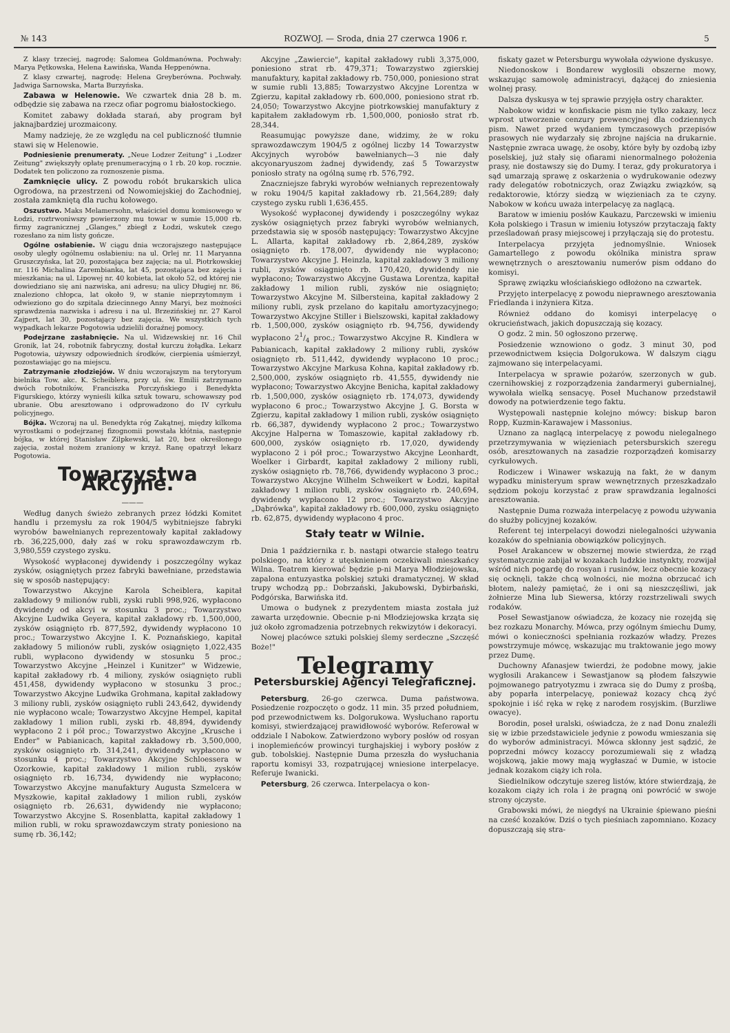№ 143 ROZWOJ. — Sroda, dnia 27 czerwca 1906 r. 5
Z klasy trzeciej, nagrodę: Salomea Goldmanówna. Pochwały: Marya Pętkowska, Helena Ławińska, Wanda Heppenówna.
Z klasy czwartej, nagrodę: Helena Greyberówna. Pochwały. Jadwiga Sarnowska, Marta Burzyńska.
Zabawa w Helenowie. We czwartek dnia 28 b. m. odbędzie się zabawa na rzecz ofiar pogromu białostockiego.
Komitet zabawy dokłada starań, aby program był jaknajbardziej urozmaicony.
Mamy nadzieję, że ze względu na cel publiczność tłumnie stawi się w Helenowie.
Podniesienie prenumeraty. „Neue Lodzer Zeitung" i „Lodzer Zeitung" zwiększyły opłatę prenumeracyjną o 1 rb. 20 kop. rocznie. Dodatek ten policzono za roznoszenie pisma.
Zamknięcie ulicy. Z powodu robót brukarskich ulica Ogrodowa, na przestrzeni od Nowomiejskiej do Zachodniej, została zamkniętą dla ruchu kołowego.
Oszustwo. Maks Melamersohn, właściciel domu komisowego w Łodzi, roztrwoniwszy powierzony mu towar w sumie 15,000 rb. firmy zagranicznej „Glanges," zbiegł z Łodzi, wskutek czego rozesłano za nim listy gończe.
Ogólne osłabienie. W ciągu dnia wczorajszego następujące osoby uległy ogólnemu osłabieniu: na ul. Orlej nr. 11 Maryanna Gruszczyńska, lat 20, pozostająca bez zajęcia; na ul. Piotrkowskiej nr. 116 Michalina Zarembianka, lat 45, pozostająca bez zajęcia i mieszkania; na ul. Lipowej nr. 40 kobieta, lat około 52, od której nie dowiedziano się ani nazwiska, ani adresu; na ulicy Długiej nr. 86, znaleziono chłopca, lat około 9, w stanie nieprzytomnym i odwieziono go do szpitala dziecinnego Anny Maryi, bez możności sprawdzenia nazwiska i adresu i na ul. Brzezińskiej nr. 27 Karol Zajpert, lat 30, pozostający bez zajęcia. We wszystkich tych wypadkach lekarze Pogotowia udzielili doraźnej pomocy.
Podejrzane zasłabnięcie. Na ul. Widzewskiej nr. 16 Chil Gronik, lat 24, robotnik fabryczny, dostał kurczu żołądka. Lekarz Pogotowia, używszy odpowiednich środków, cierpienia uśmierzył, pozostawiając go na miejscu.
Zatrzymanie złodziejów. W dniu wczorajszym na terytoryum bielnika Tow. akc. K. Scheiblera, przy ul. św. Emilii zatrzymano dwóch robotników, Franciszka Porczyńskiego i Benedykta Figurskiego, którzy wynieśli kilka sztuk towaru, schowawszy pod ubranie. Obu aresztowano i odprowadzono do IV cyrkułu policyjnego.
Bójka. Wczoraj na ul. Benedykta róg Zakątnej, między kilkoma wyrostkami o podejrzanej fizognomii powstała kłótnia, następnie bójka, w której Stanisław Zilpkewski, lat 20, bez określonego zajęcia, został nożem zraniony w krzyż. Ranę opatrzył lekarz Pogotowia.
Towarzystwa Akcyjne.
———
Według danych świeżo zebranych przez łódzki Komitet handlu i przemysłu za rok 1904/5 wybitniejsze fabryki wyrobów bawełnianych reprezentowały kapitał zakładowy rb. 36,225,000, dały zaś w roku sprawozdawczym rb. 3,980,559 czystego zysku.
Wysokość wypłaconej dywidendy i poszczególny wykaz zysków, osiągniętych przez fabryki bawełniane, przedstawia się w sposób następujący:
Towarzystwo Akcyjne Karola Scheiblera, kapitał zakładowy 9 milionów rubli, zyski rubli 998,926, wypłacono dywidendy od akcyi w stosunku 3 proc.; Towarzystwo Akcyjne Ludwika Geyera, kapitał zakładowy rb. 1,500,000, zysków osiągnięto rb. 877,592, dywidendy wypłacono 10 proc.; Towarzystwo Akcyjne I. K. Poznańskiego, kapitał zakładowy 5 milionów rubli, zysków osiągnięto 1,022,435 rubli, wypłacono dywidendy w stosunku 5 proc.; Towarzystwo Akcyjne „Heinzel i Kunitzer" w Widzewie, kapitał zakładowy rb. 4 miliony, zysków osiągnięto rubli 451,458, dywidendy wypłacono w stosunku 3 proc.; Towarzystwo Akcyjne Ludwika Grohmana, kapitał zakładowy 3 miliony rubli, zysków osiągnięto rubli 243,642, dywidendy nie wypłacono wcale; Towarzystwo Akcyjne Hempel, kapitał zakładowy 1 milion rubli, zyski rb. 48,894, dywidendy wypłacono 2 i pół proc.; Towarzystwo Akcyjne „Krusche i Ender" w Pabianicach, kapitał zakładowy rb. 3,500,000, zysków osiągnięto rb. 314,241, dywidendy wypłacono w stosunku 4 proc.; Towarzystwo Akcyjne Schloessera w Ozorkowie, kapitał zakładowy 1 milion rubli, zysków osiągnięto rb. 16,734, dywidendy nie wypłacono; Towarzystwo Akcyjne manufaktury Augusta Szmelcera w Myszkowie, kapitał zakładowy 1 milion rubli, zysków osiągnięto rb. 26,631, dywidendy nie wypłacono; Towarzystwo Akcyjne S. Rosenblatta, kapitał zakładowy 1 milion rubli, w roku sprawozdawczym straty poniesiono na sumę rb. 36,142;
Akcyjne „Zawiercie", kapitał zakładowy rubli 3,375,000, poniesiono strat rb. 479,371; Towarzystwo zgierskiej manufaktury, kapitał zakładowy rb. 750,000, poniesiono strat w sumie rubli 13,885; Towarzystwo Akcyjne Lorentza w Zgierzu, kapitał zakładowy rb. 600,000, poniesiono strat rb. 24,050; Towarzystwo Akcyjne piotrkowskiej manufaktury z kapitałem zakładowym rb. 1,500,000, poniosło strat rb. 28,344.
Reasumując powyższe dane, widzimy, że w roku sprawozdawczym 1904/5 z ogólnej liczby 14 Towarzystw Akcyjnych wyrobów bawełnianych—3 nie dały akcyonaryuszom żadnej dywidendy, zaś 5 Towarzystw poniosło straty na ogólną sumę rb. 576,792.
Znaczniejsze fabryki wyrobów wełnianych reprezentowały w roku 1904/5 kapitał zakładowy rb. 21,564,289; dały czystego zysku rubli 1,636,455.
Wysokość wypłaconej dywidendy i poszczególny wykaz zysków osiągniętych przez fabryki wyrobów wełnianych, przedstawia się w sposób następujący: Towarzystwo Akcyjne L. Allarta, kapitał zakładowy rb. 2,864,289, zysków osiągnięto rb. 178,007, dywidendy nie wypłacono; Towarzystwo Akcyjne J. Heinzla, kapitał zakładowy 3 miliony rubli, zysków osiągnięto rb. 170,420, dywidendy nie wypłacono; Towarzystwo Akcyjne Gustawa Lorentza, kapitał zakładowy 1 milion rubli, zysków nie osiągnięto; Towarzystwo Akcyjne M. Silbersteina, kapitał zakładowy 2 miliony rubli, zysk przelano do kapitału amortyzacyjnego; Towarzystwo Akcyjne Stiller i Bielszowski, kapitał zakładowy rb. 1,500,000, zysków osiągnięto rb. 94,756, dywidendy wypłacono 21/4 proc.; Towarzystwo Akcyjne R. Kindlera w Pabianicach, kapitał zakładowy 2 miliony rubli, zysków osiągnięto rb. 511,442, dywidendy wypłacono 10 proc.; Towarzystwo Akcyjne Markusa Kohna, kapitał zakładowy rb. 2,500,000, zysków osiągnięto rb. 41,555, dywidendy nie wypłacono; Towarzystwo Akcyjne Benicha, kapitał zakładowy rb. 1,500,000, zysków osiągnięto rb. 174,073, dywidendy wypłacono 6 proc.; Towarzystwo Akcyjne J. G. Borsta w Zgierzu, kapitał zakładowy 1 milion rubli, zysków osiągnięto rb. 66,387, dywidendy wypłacono 2 proc.; Towarzystwo Akcyjne Halperna w Tomaszowie, kapitał zakładowy rb. 600,000, zysków osiągnięto rb. 17,020, dywidendy wypłacono 2 i pół proc.; Towarzystwo Akcyjne Leonhardt, Woelker i Girbardt, kapitał zakładowy 2 miliony rubli, zysków osiągnięto rb. 78,766, dywidendy wypłacono 3 proc.; Towarzystwo Akcyjne Wilhelm Schweikert w Łodzi, kapitał zakładowy 1 milion rubli, zysków osiągnięto rb. 240,694, dywidendy wypłacono 12 proc.; Towarzystwo Akcyjne „Dąbrówka", kapitał zakładowy rb. 600,000, zysku osiągnięto rb. 62,875, dywidendy wypłacono 4 proc.
Stały teatr w Wilnie.
Dnia 1 października r. b. nastąpi otwarcie stałego teatru polskiego, na który z utęsknieniem oczekiwali mieszkańcy Wilna. Teatrem kierować będzie p-ni Marya Młodziejowska, zapalona entuzyastka polskiej sztuki dramatycznej. W skład trupy wchodzą pp.: Dobrzański, Jakubowski, Dybirbański, Podgórska, Barwińska itd.
Umowa o budynek z prezydentem miasta została już zawarta urzędownie. Obecnie p-ni Młodziejowska krząta się już około zgromadzenia potrzebnych rekwizytów i dekoracyi.
Nowej placówce sztuki polskiej ślemy serdeczne „Szczęść Boże!"
Telegramy
Petersburskiej Agencyi Telegraficznej.
Petersburg, 26-go czerwca. Duma państwowa. Posiedzenie rozpoczęto o godz. 11 min. 35 przed południem, pod przewodnictwem ks. Dolgorukowa. Wysłuchano raportu komisyi, stwierdzającej prawidłowość wyborów. Referował w oddziale I Nabokow. Zatwierdzono wybory posłów od rosyan i inoplemieńców prowincyi turghajskiej i wybory posłów z gub. tobolskiej. Następnie Duma przeszła do wysłuchania raportu komisyi 33, rozpatrującej wniesione interpelacye. Referuje Iwanicki.
Petersburg, 26 czerwca. Interpelacya o kon-
fiskaty gazet w Petersburgu wywołała ożywione dyskusye.
Niedonoskow i Bondarew wygłosili obszerne mowy, wskazując samowolę administracyi, dążącej do zniesienia wolnej prasy.
Dalsza dyskusya w tej sprawie przyjęła ostry charakter.
Nabokow widzi w konfiskacie pism nie tylko zakazy, lecz wprost utworzenie cenzury prewencyjnej dla codziennych pism. Nawet przed wydaniem tymczasowych przepisów prasowych nie wydarzały się zbrojne najścia na drukarnie. Następnie zwraca uwagę, że osoby, które były by ozdobą izby poselskiej, już stały się ofiarami nienormalnego położenia prasy, nie dostawszy się do Dumy. I teraz, gdy prokuratorya i sąd umarzają sprawę z oskarżenia o wydrukowanie odezwy rady delegatów robotniczych, oraz Związku związków, są redaktorowie, którzy siedzą w więzieniach za te czyny. Nabokow w końcu uważa interpelacyę za naglącą.
Baratow w imieniu posłów Kaukazu, Parczewski w imieniu Koła polskiego i Trasun w imieniu łotyszów przytaczają fakty prześladowań prasy miejscowej i przyłączają się do protestu.
Interpelacya przyjęta jednomyślnie. Wniosek Gamartellego z powodu okólnika ministra spraw wewnętrznych o aresztowaniu numerów pism oddano do komisyi.
Sprawę związku włościańskiego odłożono na czwartek.
Przyjęto interpelacyę z powodu nieprawnego aresztowania Friedlanda i inżyniera Kitza.
Również oddano do komisyi interpelacyę o okrucieństwach, jakich dopuszczają się kozacy.
O godz. 2 min. 50 ogłoszono przerwę.
Posiedzenie wznowiono o godz. 3 minut 30, pod przewodnictwem księcia Dolgorukowa. W dalszym ciągu zajmowano się interpelacyami.
Interpelacya w sprawie pożarów, szerzonych w gub. czernihowskiej z rozporządzenia żandarmeryi gubernialnej, wywołała wielką sensacyę. Poseł Muchanow przedstawił dowody na potwierdzenie tego faktu.
Występowali następnie kolejno mówcy: biskup baron Ropp, Kuzmin-Karawajew i Massonius.
Uznano za naglącą interpelacyę z powodu nielegalnego przetrzymywania w więzieniach petersburskich szeregu osób, aresztowanych na zasadzie rozporządzeń komisarzy cyrkułowych.
Rodiczew i Winawer wskazują na fakt, że w danym wypadku ministeryum spraw wewnętrznych przeszkadzało sędziom pokoju korzystać z praw sprawdzania legalności aresztowania.
Następnie Duma rozważa interpelacyę z powodu używania do służby policyjnej kozaków.
Referent tej interpelacyi dowodzi nielegalności używania kozaków do spełniania obowiązków policyjnych.
Poseł Arakancew w obszernej mowie stwierdza, że rząd systematycznie zabijał w kozakach ludzkie instynkty, rozwijał wśród nich pogardę do rosyan i rusinów, lecz obecnie kozacy się ocknęli, także chcą wolności, nie można obrzucać ich błotem, należy pamiętać, że i oni są nieszczęśliwi, jak żołnierze Mina lub Siewersa, którzy rozstrzeliwali swych rodaków.
Poseł Sewastjanow oświadcza, że kozacy nie rozejdą się bez rozkazu Monarchy. Mówca, przy ogólnym śmiechu Dumy, mówi o konieczności spełniania rozkazów władzy. Prezes powstrzymuje mówcę, wskazując mu traktowanie jego mowy przez Dumę.
Duchowny Afanasjew twierdzi, że podobne mowy, jakie wygłosili Arakancew i Sewastjanow są płodem fałszywie pojmowanego patryotyzmu i zwraca się do Dumy z prośbą, aby poparła interpelacyę, ponieważ kozacy chcą żyć spokojnie i iść ręka w rękę z narodem rosyjskim. (Burzliwe owacye).
Borodin, poseł uralski, oświadcza, że z nad Donu znaleźli się w izbie przedstawiciele jedynie z powodu wmieszania się do wyborów administracyi. Mówca skłonny jest sądzić, że poprzedni mówcy kozaccy porozumiewali się z władzą wojskową, jakie mowy mają wygłaszać w Dumie, w istocie jednak kozakom ciąży ich rola.
Siedielnikow odczytuje szereg listów, które stwierdzają, że kozakom ciąży ich rola i że pragną oni powrócić w swoje strony ojczyste.
Grabowski mówi, że niegdyś na Ukrainie śpiewano pieśni na cześć kozaków. Dziś o tych pieśniach zapomniano. Kozacy dopuszczają się stra-